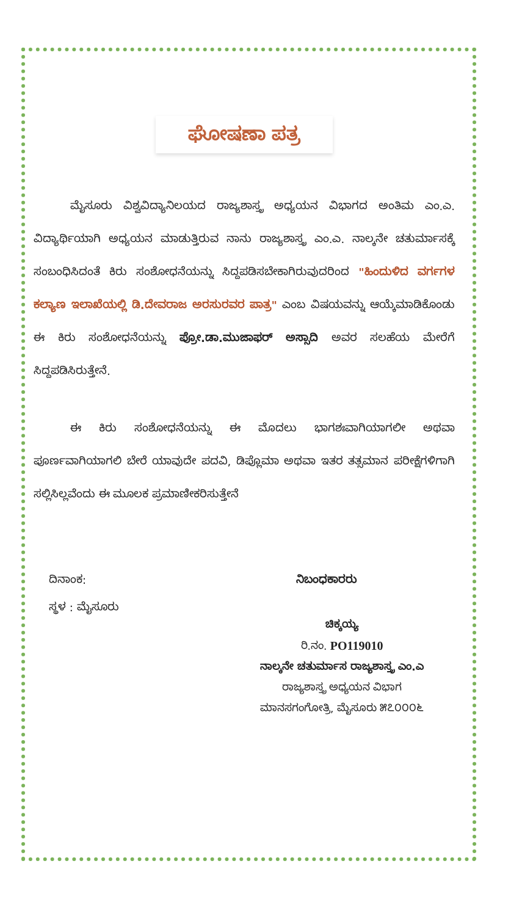ಘೋಷಣಾ ಪತ್ರ
ಮೈಸೂರು ವಿಶ್ವವಿದ್ಯಾನಿಲಯದ ರಾಜ್ಯಶಾಸ್ತ್ರ ಅಧ್ಯಯನ ವಿಭಾಗದ ಅಂತಿಮ ಎಂ.ಎ. ವಿದ್ಯಾರ್ಥಿಯಾಗಿ ಅಧ್ಯಯನ ಮಾಡುತ್ತಿರುವ ನಾನು ರಾಜ್ಯಶಾಸ್ತ್ರ ಎಂ.ಎ. ನಾಲ್ಕನೇ ಚತುರ್ಮಾಸಕ್ಕೆ ಸಂಬಂಧಿಸಿದಂತೆ ಕಿರು ಸಂಶೋಧನೆಯನ್ನು ಸಿದ್ದಪಡಿಸಬೇಕಾಗಿರುವುದರಿಂದ "ಹಿಂದುಳಿದ ವರ್ಗಗಳ ಕಲ್ಯಾಣ ಇಲಾಖೆಯಲ್ಲಿ ಡಿ.ದೇವರಾಜ ಅರಸುರವರ ಪಾತ್ರ" ಎಂಬ ವಿಷಯವನ್ನು ಆಯ್ಕೆಮಾಡಿಕೊಂಡು ಈ ಕಿರು ಸಂಶೋಧನೆಯನ್ನು ಪ್ರೋ.ಡಾ.ಮುಜಾಫರ್ ಅಸ್ಸಾದಿ ಅವರ ಸಲಹೆಯ ಮೇರೆಗೆ ಸಿದ್ದಪಡಿಸಿರುತ್ತೇನೆ.
ಈ ಕಿರು ಸಂಶೋಧನೆಯನ್ನು ಈ ಮೊದಲು ಭಾಗಶಃವಾಗಿಯಾಗಲೀ ಅಥವಾ ಪೂರ್ಣವಾಗಿಯಾಗಲಿ ಬೇರೆ ಯಾವುದೇ ಪದವಿ, ಡಿಪ್ಲೊಮಾ ಅಥವಾ ಇತರ ತತ್ಸಮಾನ ಪರೀಕ್ಷೆಗಳಿಗಾಗಿ ಸಲ್ಲಿಸಿಲ್ಲವೆಂದು ಈ ಮೂಲಕ ಪ್ರಮಾಣೀಕರಿಸುತ್ತೇನೆ
ದಿನಾಂಕ:
ಸ್ಥಳ : ಮೈಸೂರು
ನಿಬಂಧಕಾರರು
ಚಿಕ್ಕಯ್ಯ
ರಿ.ನಂ. PO119010
ನಾಲ್ಕನೇ ಚತುರ್ಮಾಸ ರಾಜ್ಯಶಾಸ್ತ್ರ ಎಂ.ಎ
ರಾಜ್ಯಶಾಸ್ತ್ರ ಅಧ್ಯಯನ ವಿಭಾಗ
ಮಾನಸಗಂಗೋತ್ರಿ, ಮೈಸೂರು ೫೭೦೦೦೬